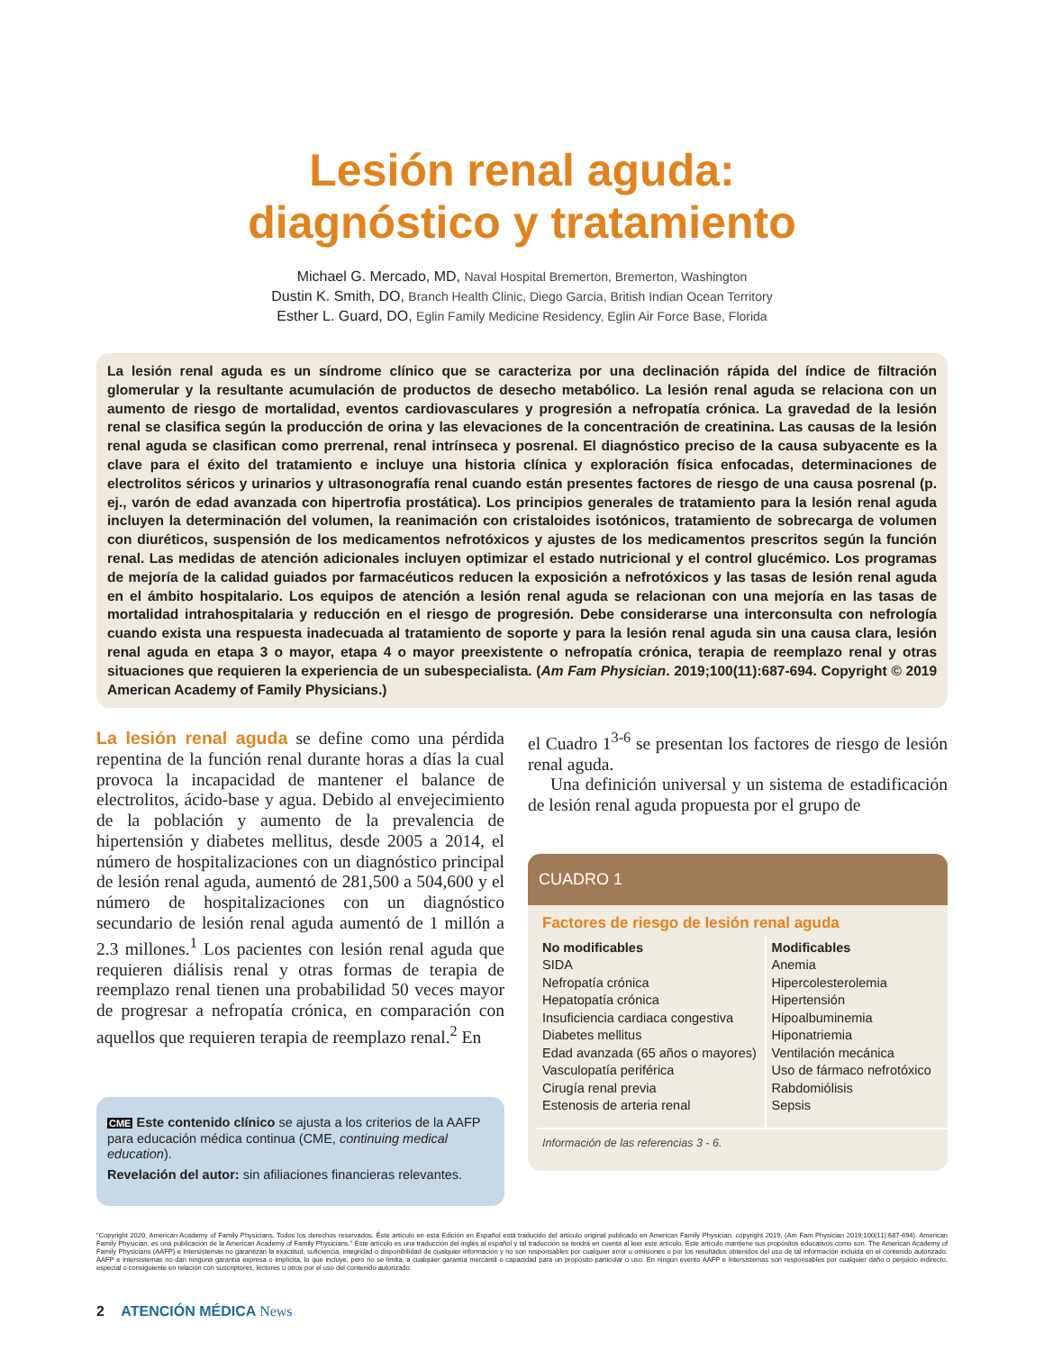Lesión renal aguda:
diagnóstico y tratamiento
Michael G. Mercado, MD, Naval Hospital Bremerton, Bremerton, Washington
Dustin K. Smith, DO, Branch Health Clinic, Diego Garcia, British Indian Ocean Territory
Esther L. Guard, DO, Eglin Family Medicine Residency, Eglin Air Force Base, Florida
La lesión renal aguda es un síndrome clínico que se caracteriza por una declinación rápida del índice de filtración glomerular y la resultante acumulación de productos de desecho metabólico. La lesión renal aguda se relaciona con un aumento de riesgo de mortalidad, eventos cardiovasculares y progresión a nefropatía crónica. La gravedad de la lesión renal se clasifica según la producción de orina y las elevaciones de la concentración de creatinina. Las causas de la lesión renal aguda se clasifican como prerrenal, renal intrínseca y posrenal. El diagnóstico preciso de la causa subyacente es la clave para el éxito del tratamiento e incluye una historia clínica y exploración física enfocadas, determinaciones de electrolitos séricos y urinarios y ultrasonografía renal cuando están presentes factores de riesgo de una causa posrenal (p. ej., varón de edad avanzada con hipertrofia prostática). Los principios generales de tratamiento para la lesión renal aguda incluyen la determinación del volumen, la reanimación con cristaloides isotónicos, tratamiento de sobrecarga de volumen con diuréticos, suspensión de los medicamentos nefrotóxicos y ajustes de los medicamentos prescritos según la función renal. Las medidas de atención adicionales incluyen optimizar el estado nutricional y el control glucémico. Los programas de mejoría de la calidad guiados por farmacéuticos reducen la exposición a nefrotóxicos y las tasas de lesión renal aguda en el ámbito hospitalario. Los equipos de atención a lesión renal aguda se relacionan con una mejoría en las tasas de mortalidad intrahospitalaria y reducción en el riesgo de progresión. Debe considerarse una interconsulta con nefrología cuando exista una respuesta inadecuada al tratamiento de soporte y para la lesión renal aguda sin una causa clara, lesión renal aguda en etapa 3 o mayor, etapa 4 o mayor preexistente o nefropatía crónica, terapia de reemplazo renal y otras situaciones que requieren la experiencia de un subespecialista. (Am Fam Physician. 2019;100(11):687-694. Copyright © 2019 American Academy of Family Physicians.)
La lesión renal aguda se define como una pérdida repentina de la función renal durante horas a días la cual provoca la incapacidad de mantener el balance de electrolitos, ácido-base y agua. Debido al envejecimiento de la población y aumento de la prevalencia de hipertensión y diabetes mellitus, desde 2005 a 2014, el número de hospitalizaciones con un diagnóstico principal de lesión renal aguda, aumentó de 281,500 a 504,600 y el número de hospitalizaciones con un diagnóstico secundario de lesión renal aguda aumentó de 1 millón a 2.3 millones.<sup>1</sup> Los pacientes con lesión renal aguda que requieren diálisis renal y otras formas de terapia de reemplazo renal tienen una probabilidad 50 veces mayor de progresar a nefropatía crónica, en comparación con aquellos que requieren terapia de reemplazo renal.<sup>2</sup> En
CME Este contenido clínico se ajusta a los criterios de la AAFP para educación médica continua (CME, continuing medical education).
Revelación del autor: sin afiliaciones financieras relevantes.
el Cuadro 1<sup>3-6</sup> se presentan los factores de riesgo de lesión renal aguda.
Una definición universal y un sistema de estadificación de lesión renal aguda propuesta por el grupo de
CUADRO 1
Factores de riesgo de lesión renal aguda
| No modificables | Modificables |
| --- | --- |
| SIDA Nefropatía crónica Hepatopatía crónica Insuficiencia cardiaca congestiva Diabetes mellitus Edad avanzada (65 años o mayores) Vasculopatía periférica Cirugía renal previa Estenosis de arteria renal | Anemia Hipercolesterolemia Hipertensión Hipoalbuminemia Hiponatriemia Ventilación mecánica Uso de fármaco nefrotóxico Rabdomiólisis Sepsis |
Información de las referencias 3 - 6.
"Copyright 2020, American Academy of Family Physicians. Todos los derechos reservados. Éste artículo en esta Edición en Español está traducido del artículo original publicado en American Family Physician, copyright 2019, (Am Fam Physician 2019;100(11):687-694). American Family Physician, es una publicación de la American Academy of Family Physicians." Este artículo es una traducción del inglés al español y tal traducción se tendrá en cuenta al leer este artículo. Este artículo mantiene sus propósitos educativos como son. The American Academy of Family Physicians (AAFP) e Intersistemas no garantizan la exactitud, suficiencia, integridad o disponibilidad de cualquier información y no son responsables por cualquier error u omisiones o por los resultados obtenidos del uso de tal información incluida en el contenido autorizado. AAFP e Intersistemas no dan ninguna garantía expresa o implícita, lo que incluye, pero no se limita, a cualquier garantía mercantil o capacidad para un propósito particular o uso. En ningún evento AAFP e Intersistemas son responsables por cualquier daño o perjuicio indirecto, especial o consiguiente en relación con suscriptores, lectores u otros por el uso del contenido autorizado.
2 ATENCIÓN MÉDICA News